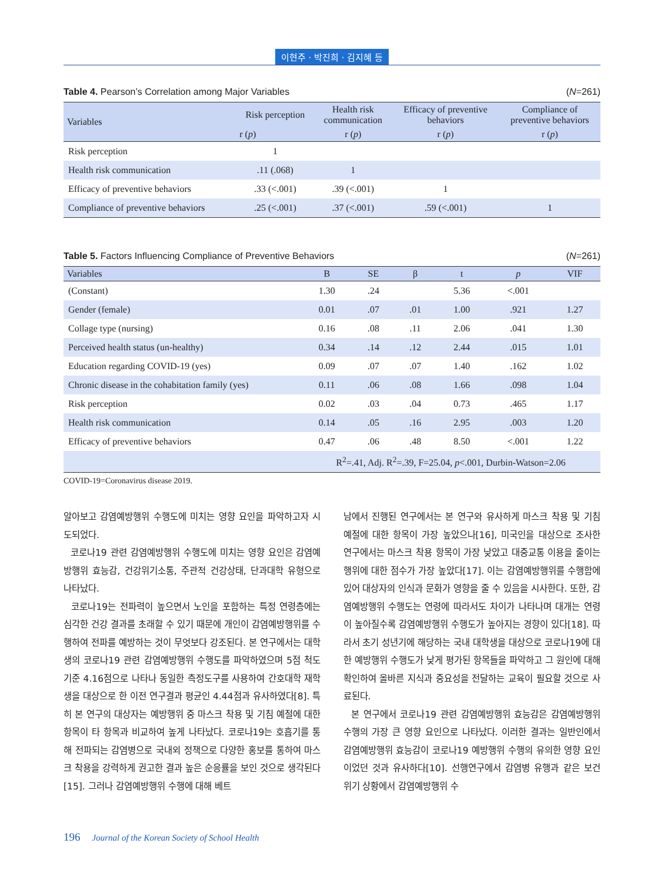이현주 · 박진희 · 김지혜 등
Table 4. Pearson’s Correlation among Major Variables (N=261)
| Variables | Risk perception | Health risk communication | Efficacy of preventive behaviors | Compliance of preventive behaviors |
| --- | --- | --- | --- | --- |
| | r ( p ) | r ( p ) | r ( p ) | r ( p ) |
| Risk perception | 1 | | | |
| Health risk communication | .11 (.068) | 1 | | |
| Efficacy of preventive behaviors | .33 (<.001) | .39 (<.001) | 1 | |
| Compliance of preventive behaviors | .25 (<.001) | .37 (<.001) | .59 (<.001) | 1 |
Table 5. Factors Influencing Compliance of Preventive Behaviors (N=261)
| Variables | B | SE | β | t | p | VIF |
| --- | --- | --- | --- | --- | --- | --- |
| (Constant) | 1.30 | .24 | | 5.36 | <.001 | |
| Gender (female) | 0.01 | .07 | .01 | 1.00 | .921 | 1.27 |
| Collage type (nursing) | 0.16 | .08 | .11 | 2.06 | .041 | 1.30 |
| Perceived health status (un-healthy) | 0.34 | .14 | .12 | 2.44 | .015 | 1.01 |
| Education regarding COVID-19 (yes) | 0.09 | .07 | .07 | 1.40 | .162 | 1.02 |
| Chronic disease in the cohabitation family (yes) | 0.11 | .06 | .08 | 1.66 | .098 | 1.04 |
| Risk perception | 0.02 | .03 | .04 | 0.73 | .465 | 1.17 |
| Health risk communication | 0.14 | .05 | .16 | 2.95 | .003 | 1.20 |
| Efficacy of preventive behaviors | 0.47 | .06 | .48 | 8.50 | <.001 | 1.22 |
| | R<sup>2</sup>=.41, Adj. R<sup>2</sup>=.39, F=25.04, p <.001, Durbin-Watson=2.06 | | | | | |
COVID-19=Coronavirus disease 2019.
알아보고 감염예방행위 수행도에 미치는 영향 요인을 파악하고자 시도되었다.
코로나19 관련 감염예방행위 수행도에 미치는 영향 요인은 감염예방행위 효능감, 건강위기소통, 주관적 건강상태, 단과대학 유형으로 나타났다.
코로나19는 전파력이 높으면서 노인을 포함하는 특정 연령층에는 심각한 건강 결과를 초래할 수 있기 때문에 개인이 감염예방행위를 수행하여 전파를 예방하는 것이 무엇보다 강조된다. 본 연구에서는 대학생의 코로나19 관련 감염예방행위 수행도를 파악하였으며 5점 척도 기준 4.16점으로 나타나 동일한 측정도구를 사용하여 간호대학 재학생을 대상으로 한 이전 연구결과 평균인 4.44점과 유사하였다[8]. 특히 본 연구의 대상자는 예방행위 중 마스크 착용 및 기침 예절에 대한 항목이 타 항목과 비교하여 높게 나타났다. 코로나19는 호흡기를 통해 전파되는 감염병으로 국내외 정책으로 다양한 홍보를 통하여 마스크 착용을 강력하게 권고한 결과 높은 순응률을 보인 것으로 생각된다[15]. 그러나 감염예방행위 수행에 대해 베트
남에서 진행된 연구에서는 본 연구와 유사하게 마스크 착용 및 기침 예절에 대한 항목이 가장 높았으나[16], 미국인을 대상으로 조사한 연구에서는 마스크 착용 항목이 가장 낮았고 대중교통 이용을 줄이는 행위에 대한 점수가 가장 높았다[17]. 이는 감염예방행위를 수행함에 있어 대상자의 인식과 문화가 영향을 줄 수 있음을 시사한다. 또한, 감염예방행위 수행도는 연령에 따라서도 차이가 나타나며 대개는 연령이 높아질수록 감염예방행위 수행도가 높아지는 경향이 있다[18]. 따라서 초기 성년기에 해당하는 국내 대학생을 대상으로 코로나19에 대한 예방행위 수행도가 낮게 평가된 항목들을 파악하고 그 원인에 대해 확인하여 올바른 지식과 중요성을 전달하는 교육이 필요할 것으로 사료된다.
본 연구에서 코로나19 관련 감염예방행위 효능감은 감염예방행위 수행의 가장 큰 영향 요인으로 나타났다. 이러한 결과는 일반인에서 감염예방행위 효능감이 코로나19 예방행위 수행의 유의한 영향 요인이었던 것과 유사하다[10]. 선행연구에서 감염병 유행과 같은 보건 위기 상황에서 감염예방행위 수
196 Journal of the Korean Society of School Health